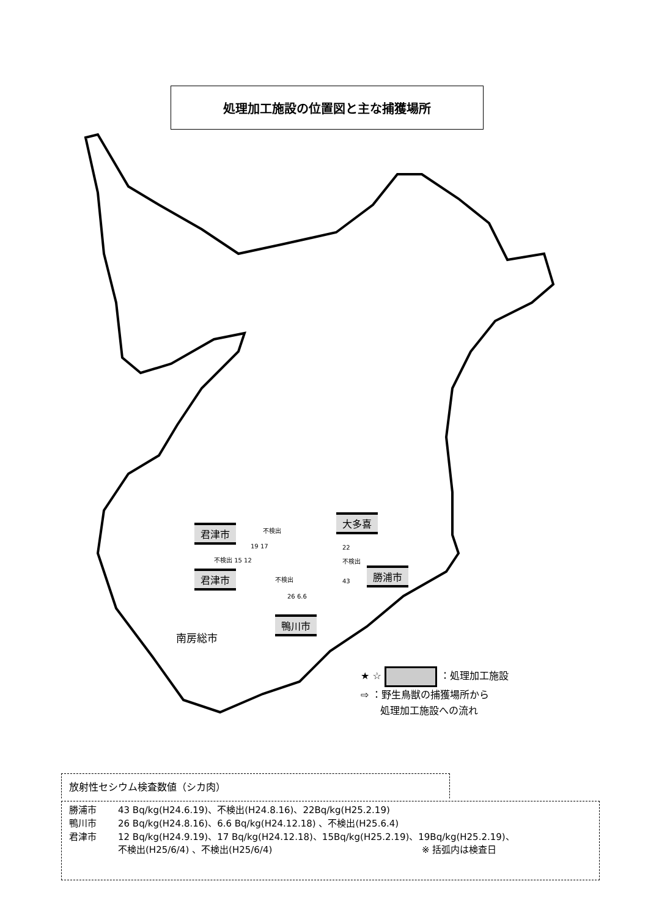処理加工施設の位置図と主な捕獲場所
君津市
君津市
大多喜
勝浦市
鴨川市
不検出
19 17
不検出 15 12
22
不検出
43
不検出
26 6.6
南房総市
★ ☆ ：処理加工施設
⇨ ：野生鳥獣の捕獲場所から
　　処理加工施設への流れ
放射性セシウム検査数値（シカ肉）
勝浦市 43 Bq/kg(H24.6.19)、不検出(H24.8.16)、22Bq/kg(H25.2.19)
鴨川市 26 Bq/kg(H24.8.16)、6.6 Bq/kg(H24.12.18) 、不検出(H25.6.4)
君津市 12 Bq/kg(H24.9.19)、17 Bq/kg(H24.12.18)、15Bq/kg(H25.2.19)、19Bq/kg(H25.2.19)、
不検出(H25/6/4) 、不検出(H25/6/4) ※ 括弧内は検査日